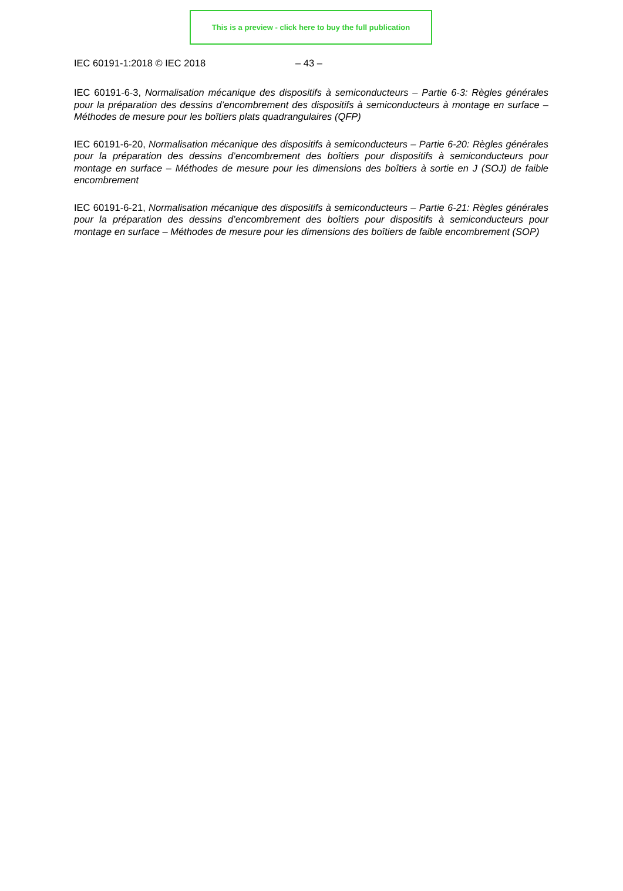This is a preview - click here to buy the full publication
IEC 60191-1:2018 © IEC 2018 – 43 –
IEC 60191-6-3, Normalisation mécanique des dispositifs à semiconducteurs – Partie 6-3: Règles générales pour la préparation des dessins d’encombrement des dispositifs à semiconducteurs à montage en surface – Méthodes de mesure pour les boîtiers plats quadrangulaires (QFP)
IEC 60191-6-20, Normalisation mécanique des dispositifs à semiconducteurs – Partie 6-20: Règles générales pour la préparation des dessins d’encombrement des boîtiers pour dispositifs à semiconducteurs pour montage en surface – Méthodes de mesure pour les dimensions des boîtiers à sortie en J (SOJ) de faible encombrement
IEC 60191-6-21, Normalisation mécanique des dispositifs à semiconducteurs – Partie 6-21: Règles générales pour la préparation des dessins d’encombrement des boîtiers pour dispositifs à semiconducteurs pour montage en surface – Méthodes de mesure pour les dimensions des boîtiers de faible encombrement (SOP)